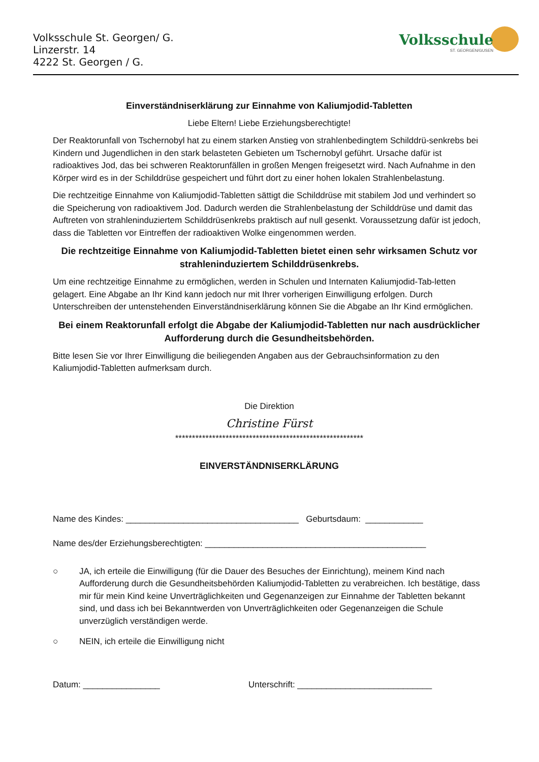Volksschule St. Georgen/ G.
Linzerstr. 14
4222 St. Georgen / G.
Volksschule
ST. GEORGEN/GUSEN
Einverständniserklärung zur Einnahme von Kaliumjodid-Tabletten
Liebe Eltern! Liebe Erziehungsberechtigte!
Der Reaktorunfall von Tschernobyl hat zu einem starken Anstieg von strahlenbedingtem Schilddrü-senkrebs bei Kindern und Jugendlichen in den stark belasteten Gebieten um Tschernobyl geführt. Ursache dafür ist radioaktives Jod, das bei schweren Reaktorunfällen in großen Mengen freigesetzt wird. Nach Aufnahme in den Körper wird es in der Schilddrüse gespeichert und führt dort zu einer hohen lokalen Strahlenbelastung.
Die rechtzeitige Einnahme von Kaliumjodid-Tabletten sättigt die Schilddrüse mit stabilem Jod und verhindert so die Speicherung von radioaktivem Jod. Dadurch werden die Strahlenbelastung der Schilddrüse und damit das Auftreten von strahleninduziertem Schilddrüsenkrebs praktisch auf null gesenkt. Voraussetzung dafür ist jedoch, dass die Tabletten vor Eintreffen der radioaktiven Wolke eingenommen werden.
Die rechtzeitige Einnahme von Kaliumjodid-Tabletten bietet einen sehr wirksamen Schutz vor strahleninduziertem Schilddrüsenkrebs.
Um eine rechtzeitige Einnahme zu ermöglichen, werden in Schulen und Internaten Kaliumjodid-Tab-letten gelagert. Eine Abgabe an Ihr Kind kann jedoch nur mit Ihrer vorherigen Einwilligung erfolgen. Durch Unterschreiben der untenstehenden Einverständniserklärung können Sie die Abgabe an Ihr Kind ermöglichen.
Bei einem Reaktorunfall erfolgt die Abgabe der Kaliumjodid-Tabletten nur nach ausdrücklicher Aufforderung durch die Gesundheitsbehörden.
Bitte lesen Sie vor Ihrer Einwilligung die beiliegenden Angaben aus der Gebrauchsinformation zu den Kaliumjodid-Tabletten aufmerksam durch.
Die Direktion
Christine Fürst
********************************************************
EINVERSTÄNDNISERKLÄRUNG
Name des Kindes: ____________________________________ Geburtsdaum: ____________
Name des/der Erziehungsberechtigten: ______________________________________________
○ JA, ich erteile die Einwilligung (für die Dauer des Besuches der Einrichtung), meinem Kind nach Aufforderung durch die Gesundheitsbehörden Kaliumjodid-Tabletten zu verabreichen. Ich bestätige, dass mir für mein Kind keine Unverträglichkeiten und Gegenanzeigen zur Einnahme der Tabletten bekannt sind, und dass ich bei Bekanntwerden von Unverträglichkeiten oder Gegenanzeigen die Schule unverzüglich verständigen werde.
○ NEIN, ich erteile die Einwilligung nicht
Datum: ________________ Unterschrift: ____________________________